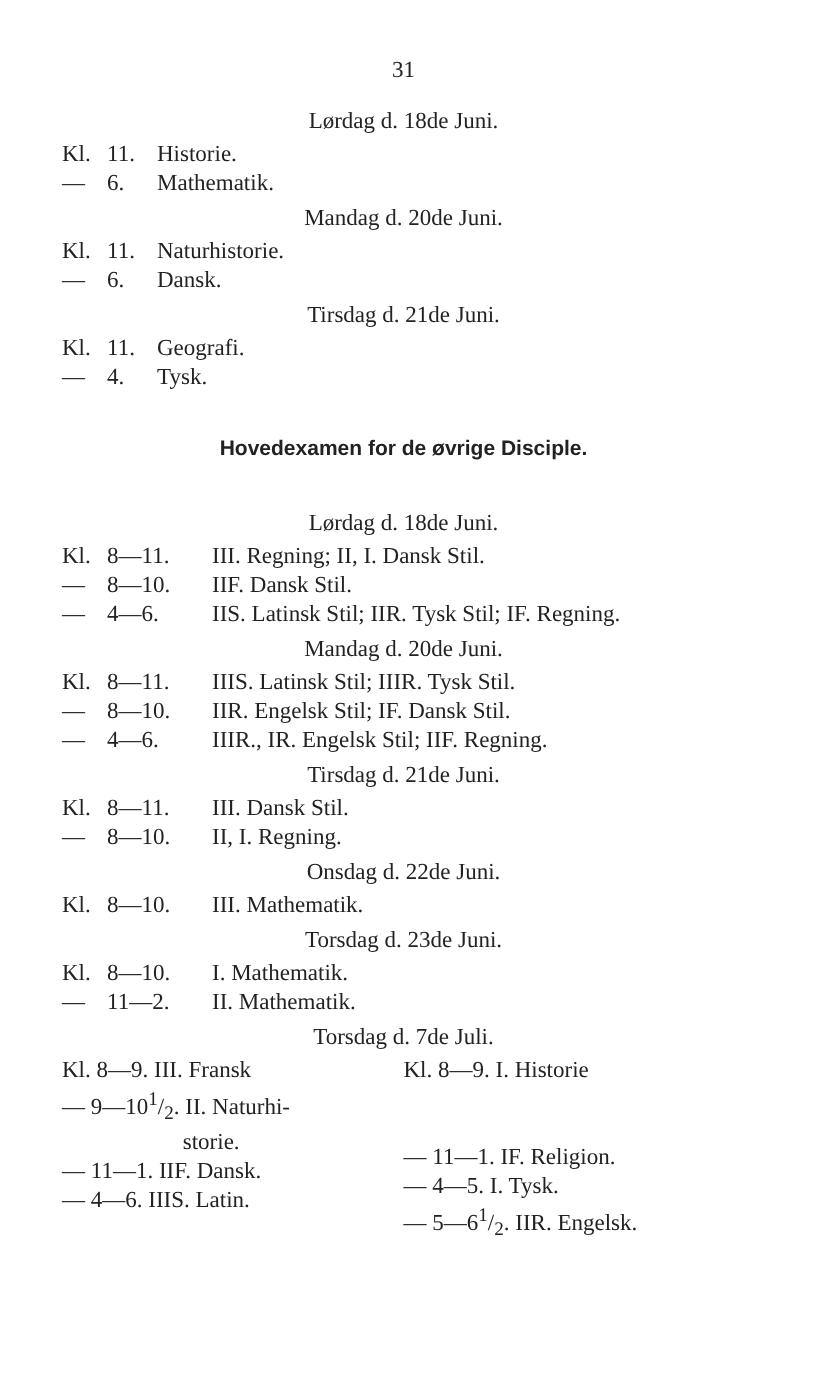31
Lørdag d. 18de Juni.
Kl. 11. Historie.
— 6. Mathematik.
Mandag d. 20de Juni.
Kl. 11. Naturhistorie.
— 6. Dansk.
Tirsdag d. 21de Juni.
Kl. 11. Geografi.
— 4. Tysk.
Hovedexamen for de øvrige Disciple.
Lørdag d. 18de Juni.
Kl. 8—11. III. Regning; II, I. Dansk Stil.
— 8—10. IIF. Dansk Stil.
— 4—6. IIS. Latinsk Stil; IIR. Tysk Stil; IF. Regning.
Mandag d. 20de Juni.
Kl. 8—11. IIIS. Latinsk Stil; IIIR. Tysk Stil.
— 8—10. IIR. Engelsk Stil; IF. Dansk Stil.
— 4—6. IIIR., IR. Engelsk Stil; IIF. Regning.
Tirsdag d. 21de Juni.
Kl. 8—11. III. Dansk Stil.
— 8—10. II, I. Regning.
Onsdag d. 22de Juni.
Kl. 8—10. III. Mathematik.
Torsdag d. 23de Juni.
Kl. 8—10. I. Mathematik.
— 11—2. II. Mathematik.
Torsdag d. 7de Juli.
Kl. 8—9. III. Fransk
— 9—101/2. II. Naturhi-
storie.
— 11—1. IIF. Dansk.
— 4—6. IIIS. Latin.
Kl. 8—9. I. Historie
— 11—1. IF. Religion.
— 4—5. I. Tysk.
— 5—61/2. IIR. Engelsk.